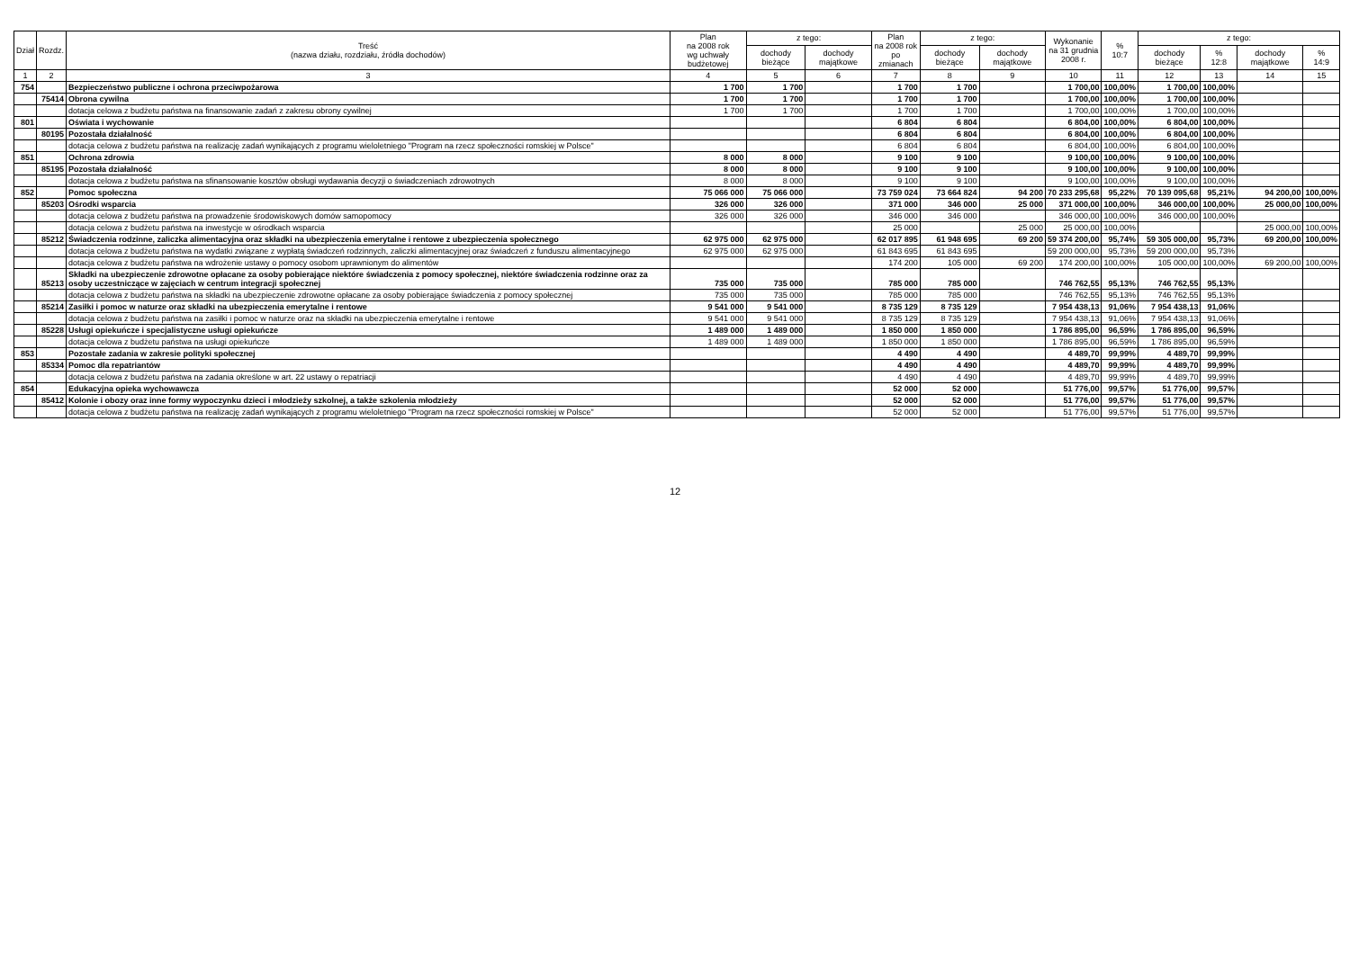| Dział | Rozdz. | Treść (nazwa działu, rozdziału, źródła dochodów) | Plan na 2008 rok wg uchwały budżetowej | z tego: | | Plan na 2008 rok po zmianach | z tego: | | Wykonanie na 31 grudnia 2008 r. | % 10:7 | z tego: | | | |
| --- | --- | --- | --- | --- | --- | --- | --- | --- | --- | --- | --- | --- | --- | --- |
| | | | | dochody bieżące | dochody majątkowe | | dochody bieżące | dochody majątkowe | | | dochody bieżące | % 12:8 | dochody majątkowe | % 14:9 |
| 1 | 2 | 3 | 4 | 5 | 6 | 7 | 8 | 9 | 10 | 11 | 12 | 13 | 14 | 15 |
| 754 | | Bezpieczeństwo publiczne i ochrona przeciwpożarowa | 1 700 | 1 700 | | 1 700 | 1 700 | | 1 700,00 | 100,00% | 1 700,00 | 100,00% | | |
| | 75414 | Obrona cywilna | 1 700 | 1 700 | | 1 700 | 1 700 | | 1 700,00 | 100,00% | 1 700,00 | 100,00% | | |
| | | dotacja celowa z budżetu państwa na finansowanie zadań z zakresu obrony cywilnej | 1 700 | 1 700 | | 1 700 | 1 700 | | 1 700,00 | 100,00% | 1 700,00 | 100,00% | | |
| 801 | | Oświata i wychowanie | | | | 6 804 | 6 804 | | 6 804,00 | 100,00% | 6 804,00 | 100,00% | | |
| | 80195 | Pozostała działalność | | | | 6 804 | 6 804 | | 6 804,00 | 100,00% | 6 804,00 | 100,00% | | |
| | | dotacja celowa z budżetu państwa na realizację zadań wynikających z programu wieloletniego "Program na rzecz społeczności romskiej w Polsce" | | | | 6 804 | 6 804 | | 6 804,00 | 100,00% | 6 804,00 | 100,00% | | |
| 851 | | Ochrona zdrowia | 8 000 | 8 000 | | 9 100 | 9 100 | | 9 100,00 | 100,00% | 9 100,00 | 100,00% | | |
| | 85195 | Pozostała działalność | 8 000 | 8 000 | | 9 100 | 9 100 | | 9 100,00 | 100,00% | 9 100,00 | 100,00% | | |
| | | dotacja celowa z budżetu państwa na sfinansowanie kosztów obsługi wydawania decyzji o świadczeniach zdrowotnych | 8 000 | 8 000 | | 9 100 | 9 100 | | 9 100,00 | 100,00% | 9 100,00 | 100,00% | | |
| 852 | | Pomoc społeczna | 75 066 000 | 75 066 000 | | 73 759 024 | 73 664 824 | 94 200 | 70 233 295,68 | 95,22% | 70 139 095,68 | 95,21% | 94 200,00 | 100,00% |
| | 85203 | Ośrodki wsparcia | 326 000 | 326 000 | | 371 000 | 346 000 | 25 000 | 371 000,00 | 100,00% | 346 000,00 | 100,00% | 25 000,00 | 100,00% |
| | | dotacja celowa z budżetu państwa na prowadzenie środowiskowych domów samopomocy | 326 000 | 326 000 | | 346 000 | 346 000 | | 346 000,00 | 100,00% | 346 000,00 | 100,00% | | |
| | | dotacja celowa z budżetu państwa na inwestycje w ośrodkach wsparcia | | | | 25 000 | | 25 000 | 25 000,00 | 100,00% | | | 25 000,00 | 100,00% |
| | 85212 | Świadczenia rodzinne, zaliczka alimentacyjna oraz składki na ubezpieczenia emerytalne i rentowe z ubezpieczenia społecznego | 62 975 000 | 62 975 000 | | 62 017 895 | 61 948 695 | 69 200 | 59 374 200,00 | 95,74% | 59 305 000,00 | 95,73% | 69 200,00 | 100,00% |
| | | dotacja celowa z budżetu państwa na wydatki związane z wypłatą świadczeń rodzinnych, zaliczki alimentacyjnej oraz świadczeń z funduszu alimentacyjnego | 62 975 000 | 62 975 000 | | 61 843 695 | 61 843 695 | | 59 200 000,00 | 95,73% | 59 200 000,00 | 95,73% | | |
| | | dotacja celowa z budżetu państwa na wdrożenie ustawy o pomocy osobom uprawnionym do alimentów | | | | 174 200 | 105 000 | 69 200 | 174 200,00 | 100,00% | 105 000,00 | 100,00% | 69 200,00 | 100,00% |
| | 85213 | Składki na ubezpieczenie zdrowotne opłacane za osoby pobierające niektóre świadczenia z pomocy społecznej, niektóre świadczenia rodzinne oraz za osoby uczestniczące w zajęciach w centrum integracji społecznej | 735 000 | 735 000 | | 785 000 | 785 000 | | 746 762,55 | 95,13% | 746 762,55 | 95,13% | | |
| | | dotacja celowa z budżetu państwa na składki na ubezpieczenie zdrowotne opłacane za osoby pobierające świadczenia z pomocy społecznej | 735 000 | 735 000 | | 785 000 | 785 000 | | 746 762,55 | 95,13% | 746 762,55 | 95,13% | | |
| | 85214 | Zasiłki i pomoc w naturze oraz składki na ubezpieczenia emerytalne i rentowe | 9 541 000 | 9 541 000 | | 8 735 129 | 8 735 129 | | 7 954 438,13 | 91,06% | 7 954 438,13 | 91,06% | | |
| | | dotacja celowa z budżetu państwa na zasiłki i pomoc w naturze oraz na składki na ubezpieczenia emerytalne i rentowe | 9 541 000 | 9 541 000 | | 8 735 129 | 8 735 129 | | 7 954 438,13 | 91,06% | 7 954 438,13 | 91,06% | | |
| | 85228 | Usługi opiekuńcze i specjalistyczne usługi opiekuńcze | 1 489 000 | 1 489 000 | | 1 850 000 | 1 850 000 | | 1 786 895,00 | 96,59% | 1 786 895,00 | 96,59% | | |
| | | dotacja celowa z budżetu państwa na usługi opiekuńcze | 1 489 000 | 1 489 000 | | 1 850 000 | 1 850 000 | | 1 786 895,00 | 96,59% | 1 786 895,00 | 96,59% | | |
| 853 | | Pozostałe zadania w zakresie polityki społecznej | | | | 4 490 | 4 490 | | 4 489,70 | 99,99% | 4 489,70 | 99,99% | | |
| | 85334 | Pomoc dla repatriantów | | | | 4 490 | 4 490 | | 4 489,70 | 99,99% | 4 489,70 | 99,99% | | |
| | | dotacja celowa z budżetu państwa na zadania określone w art. 22 ustawy o repatriacji | | | | 4 490 | 4 490 | | 4 489,70 | 99,99% | 4 489,70 | 99,99% | | |
| 854 | | Edukacyjna opieka wychowawcza | | | | 52 000 | 52 000 | | 51 776,00 | 99,57% | 51 776,00 | 99,57% | | |
| | 85412 | Kolonie i obozy oraz inne formy wypoczynku dzieci i młodzieży szkolnej, a także szkolenia młodzieży | | | | 52 000 | 52 000 | | 51 776,00 | 99,57% | 51 776,00 | 99,57% | | |
| | | dotacja celowa z budżetu państwa na realizację zadań wynikających z programu wieloletniego "Program na rzecz społeczności romskiej w Polsce" | | | | 52 000 | 52 000 | | 51 776,00 | 99,57% | 51 776,00 | 99,57% | | |
12